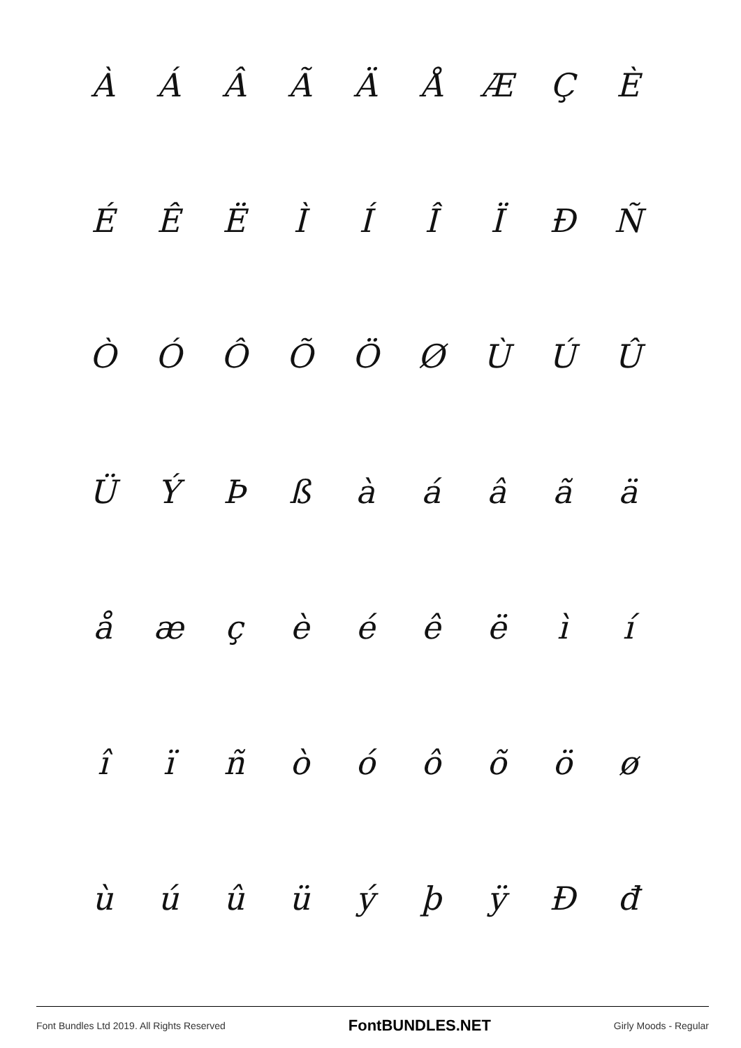| À | Á | Â | Ã | Ä | Å | Æ | Ç | È |
| É | Ê | Ë | Ì | Í | Î | Ï | Ð | Ñ |
| Ò | Ó | Ô | Õ | Ö | Ø | Ù | Ú | Û |
| Ü | Ý | Þ | ß | à | á | â | ã | ä |
| å | æ | ç | è | é | ê | ë | ì | í |
| î | ï | ñ | ò | ó | ô | õ | ö | ø |
| ù | ú | û | ü | ý | þ | ÿ | Đ | đ |
Font Bundles Ltd 2019. All Rights Reserved FontBUNDLES.NET Girly Moods - Regular